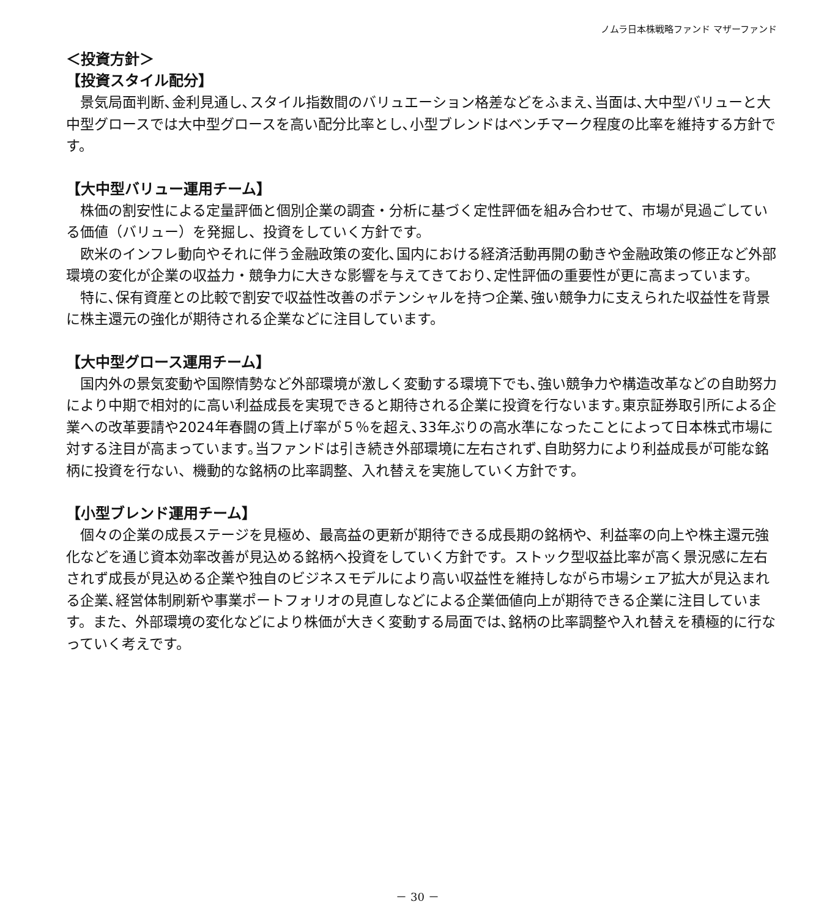ノムラ日本株戦略ファンド マザーファンド
＜投資方針＞
【投資スタイル配分】
景気局面判断､金利見通し､スタイル指数間のバリュエーション格差などをふまえ､当面は､大中型バリューと大中型グロースでは大中型グロースを高い配分比率とし､小型ブレンドはベンチマーク程度の比率を維持する方針です。
【大中型バリュー運用チーム】
株価の割安性による定量評価と個別企業の調査・分析に基づく定性評価を組み合わせて、市場が見過ごしている価値（バリュー）を発掘し、投資をしていく方針です。
欧米のインフレ動向やそれに伴う金融政策の変化､国内における経済活動再開の動きや金融政策の修正など外部環境の変化が企業の収益力・競争力に大きな影響を与えてきており､定性評価の重要性が更に高まっています。
特に､保有資産との比較で割安で収益性改善のポテンシャルを持つ企業､強い競争力に支えられた収益性を背景に株主還元の強化が期待される企業などに注目しています。
【大中型グロース運用チーム】
国内外の景気変動や国際情勢など外部環境が激しく変動する環境下でも､強い競争力や構造改革などの自助努力により中期で相対的に高い利益成長を実現できると期待される企業に投資を行ないます｡東京証券取引所による企業への改革要請や2024年春闘の賃上げ率が５％を超え､33年ぶりの高水準になったことによって日本株式市場に対する注目が高まっています｡当ファンドは引き続き外部環境に左右されず､自助努力により利益成長が可能な銘柄に投資を行ない、機動的な銘柄の比率調整、入れ替えを実施していく方針です。
【小型ブレンド運用チーム】
個々の企業の成長ステージを見極め、最高益の更新が期待できる成長期の銘柄や、利益率の向上や株主還元強化などを通じ資本効率改善が見込める銘柄へ投資をしていく方針です。ストック型収益比率が高く景況感に左右されず成長が見込める企業や独自のビジネスモデルにより高い収益性を維持しながら市場シェア拡大が見込まれる企業､経営体制刷新や事業ポートフォリオの見直しなどによる企業価値向上が期待できる企業に注目しています。また、外部環境の変化などにより株価が大きく変動する局面では､銘柄の比率調整や入れ替えを積極的に行なっていく考えです。
－ 30 －